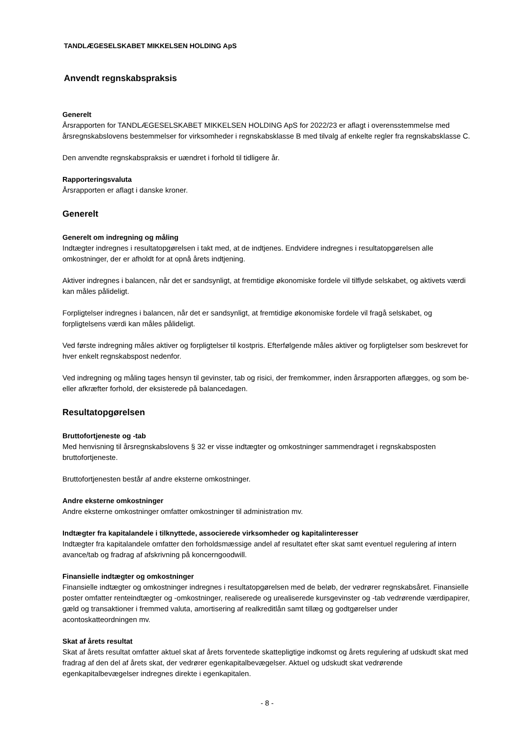TANDLÆGESELSKABET MIKKELSEN HOLDING ApS
Anvendt regnskabspraksis
Generelt
Årsrapporten for TANDLÆGESELSKABET MIKKELSEN HOLDING ApS for 2022/23 er aflagt i overensstemmelse med årsregnskabslovens bestemmelser for virksomheder i regnskabsklasse B med tilvalg af enkelte regler fra regnskabsklasse C.
Den anvendte regnskabspraksis er uændret i forhold til tidligere år.
Rapporteringsvaluta
Årsrapporten er aflagt i danske kroner.
Generelt
Generelt om indregning og måling
Indtægter indregnes i resultatopgørelsen i takt med, at de indtjenes. Endvidere indregnes i resultatopgørelsen alle omkostninger, der er afholdt for at opnå årets indtjening.
Aktiver indregnes i balancen, når det er sandsynligt, at fremtidige økonomiske fordele vil tilflyde selskabet, og aktivets værdi kan måles pålideligt.
Forpligtelser indregnes i balancen, når det er sandsynligt, at fremtidige økonomiske fordele vil fragå selskabet, og forpligtelsens værdi kan måles pålideligt.
Ved første indregning måles aktiver og forpligtelser til kostpris. Efterfølgende måles aktiver og forpligtelser som beskrevet for hver enkelt regnskabspost nedenfor.
Ved indregning og måling tages hensyn til gevinster, tab og risici, der fremkommer, inden årsrapporten aflægges, og som be- eller afkræfter forhold, der eksisterede på balancedagen.
Resultatopgørelsen
Bruttofortjeneste og -tab
Med henvisning til årsregnskabslovens § 32 er visse indtægter og omkostninger sammendraget i regnskabsposten bruttofortjeneste.
Bruttofortjenesten består af andre eksterne omkostninger.
Andre eksterne omkostninger
Andre eksterne omkostninger omfatter omkostninger til administration mv.
Indtægter fra kapitalandele i tilknyttede, associerede virksomheder og kapitalinteresser
Indtægter fra kapitalandele omfatter den forholdsmæssige andel af resultatet efter skat samt eventuel regulering af intern avance/tab og fradrag af afskrivning på koncerngoodwill.
Finansielle indtægter og omkostninger
Finansielle indtægter og omkostninger indregnes i resultatopgørelsen med de beløb, der vedrører regnskabsåret. Finansielle poster omfatter renteindtægter og -omkostninger, realiserede og urealiserede kursgevinster og -tab vedrørende værdipapirer, gæld og transaktioner i fremmed valuta, amortisering af realkreditlån samt tillæg og godtgørelser under acontoskatteordningen mv.
Skat af årets resultat
Skat af årets resultat omfatter aktuel skat af årets forventede skattepligtige indkomst og årets regulering af udskudt skat med fradrag af den del af årets skat, der vedrører egenkapitalbevægelser. Aktuel og udskudt skat vedrørende egenkapitalbevægelser indregnes direkte i egenkapitalen.
- 8 -